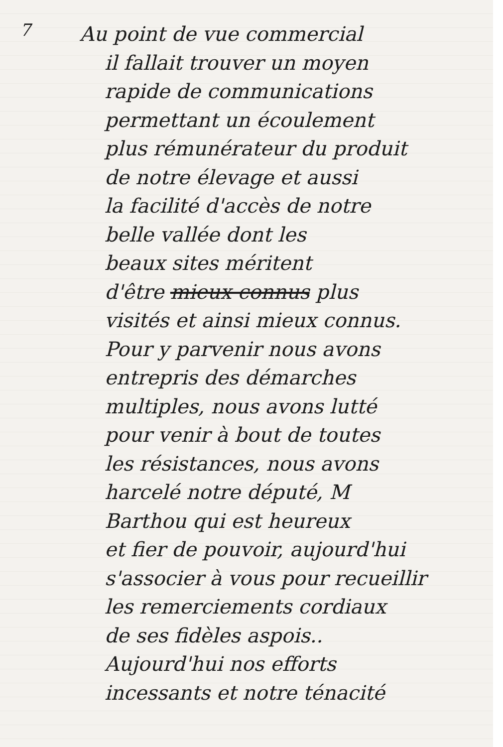7
Au point de vue commercial
il fallait trouver un moyen
rapide de communications
permettant un écoulement
plus rémunérateur du produit
de notre élevage et aussi
la facilité d'accès de notre
belle vallée dont les
beaux sites méritent
d'être mieux connus plus
visités et ainsi mieux connus.
Pour y parvenir nous avons
entrepris des démarches
multiples, nous avons lutté
pour venir à bout de toutes
les résistances, nous avons
harcelé notre député, M
Barthou qui est heureux
et fier de pouvoir, aujourd'hui
s'associer à vous pour recueillir
les remerciements cordiaux
de ses fidèles aspois..
Aujourd'hui nos efforts
incessants et notre ténacité